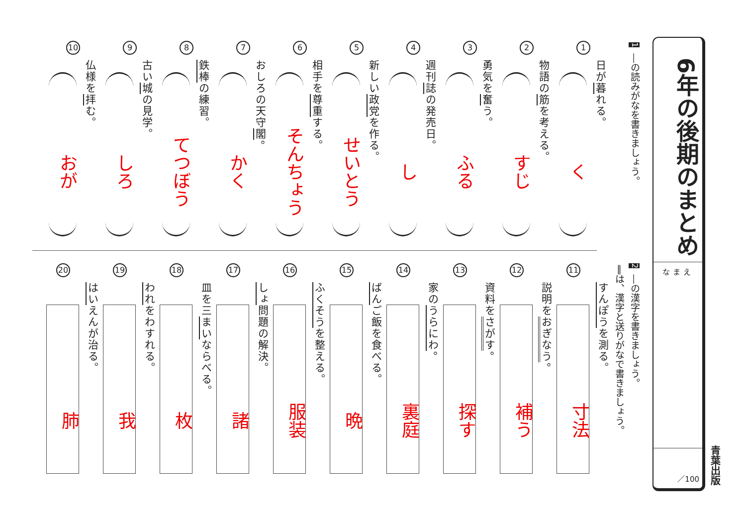6年の後期のまとめ
なまえ
／100
青葉出版
1 ―の読みがなを書きましょう。
1
日が暮れる。
く
2
物語の筋を考える。
すじ
3
勇気を奮う。
ふる
4
週刊誌の発売日。
し
5
新しい政党を作る。
せいとう
6
相手を尊重する。
そんちょう
7
おしろの天守閣。
かく
8
鉄棒の練習。
てつぼう
9
古い城の見学。
しろ
10
仏様を拝む。
おが
2 ―の漢字を書きましょう。
‖は、漢字と送りがなで書きましょう。
11
すんぽうを測る。
寸法
12
説明をおぎなう。
補う
13
資料をさがす。
探す
14
家のうらにわ。
裏庭
15
ばんご飯を食べる。
晩
16
ふくそうを整える。
服装
17
しょ問題の解決。
諸
18
皿を三まいならべる。
枚
19
われをわすれる。
我
20
はいえんが治る。
肺